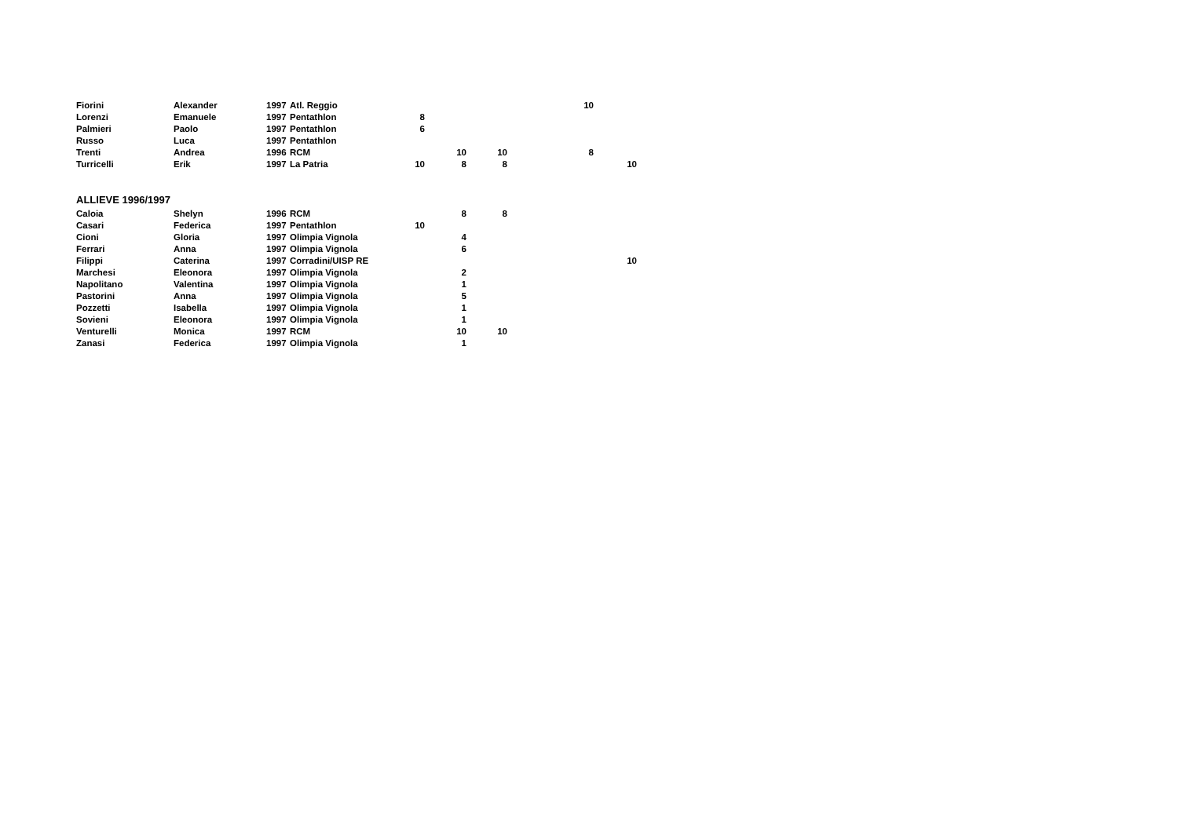| Fiorini | Alexander | 1997 | Atl. Reggio | | | | | 10 | |
| Lorenzi | Emanuele | 1997 | Pentathlon | 8 | | | | | |
| Palmieri | Paolo | 1997 | Pentathlon | 6 | | | | | |
| Russo | Luca | 1997 | Pentathlon | | | | | | |
| Trenti | Andrea | 1996 | RCM | | 10 | 10 | | 8 | |
| Turricelli | Erik | 1997 | La Patria | 10 | 8 | 8 | | | 10 |
ALLIEVE 1996/1997
| Caloia | Shelyn | 1996 | RCM | | 8 | 8 | | | |
| Casari | Federica | 1997 | Pentathlon | 10 | | | | | |
| Cioni | Gloria | 1997 | Olimpia Vignola | | 4 | | | | |
| Ferrari | Anna | 1997 | Olimpia Vignola | | 6 | | | | |
| Filippi | Caterina | 1997 | Corradini/UISP RE | | | | | | 10 |
| Marchesi | Eleonora | 1997 | Olimpia Vignola | | 2 | | | | |
| Napolitano | Valentina | 1997 | Olimpia Vignola | | 1 | | | | |
| Pastorini | Anna | 1997 | Olimpia Vignola | | 5 | | | | |
| Pozzetti | Isabella | 1997 | Olimpia Vignola | | 1 | | | | |
| Sovieni | Eleonora | 1997 | Olimpia Vignola | | 1 | | | | |
| Venturelli | Monica | 1997 | RCM | | 10 | 10 | | | |
| Zanasi | Federica | 1997 | Olimpia Vignola | | 1 | | | | |